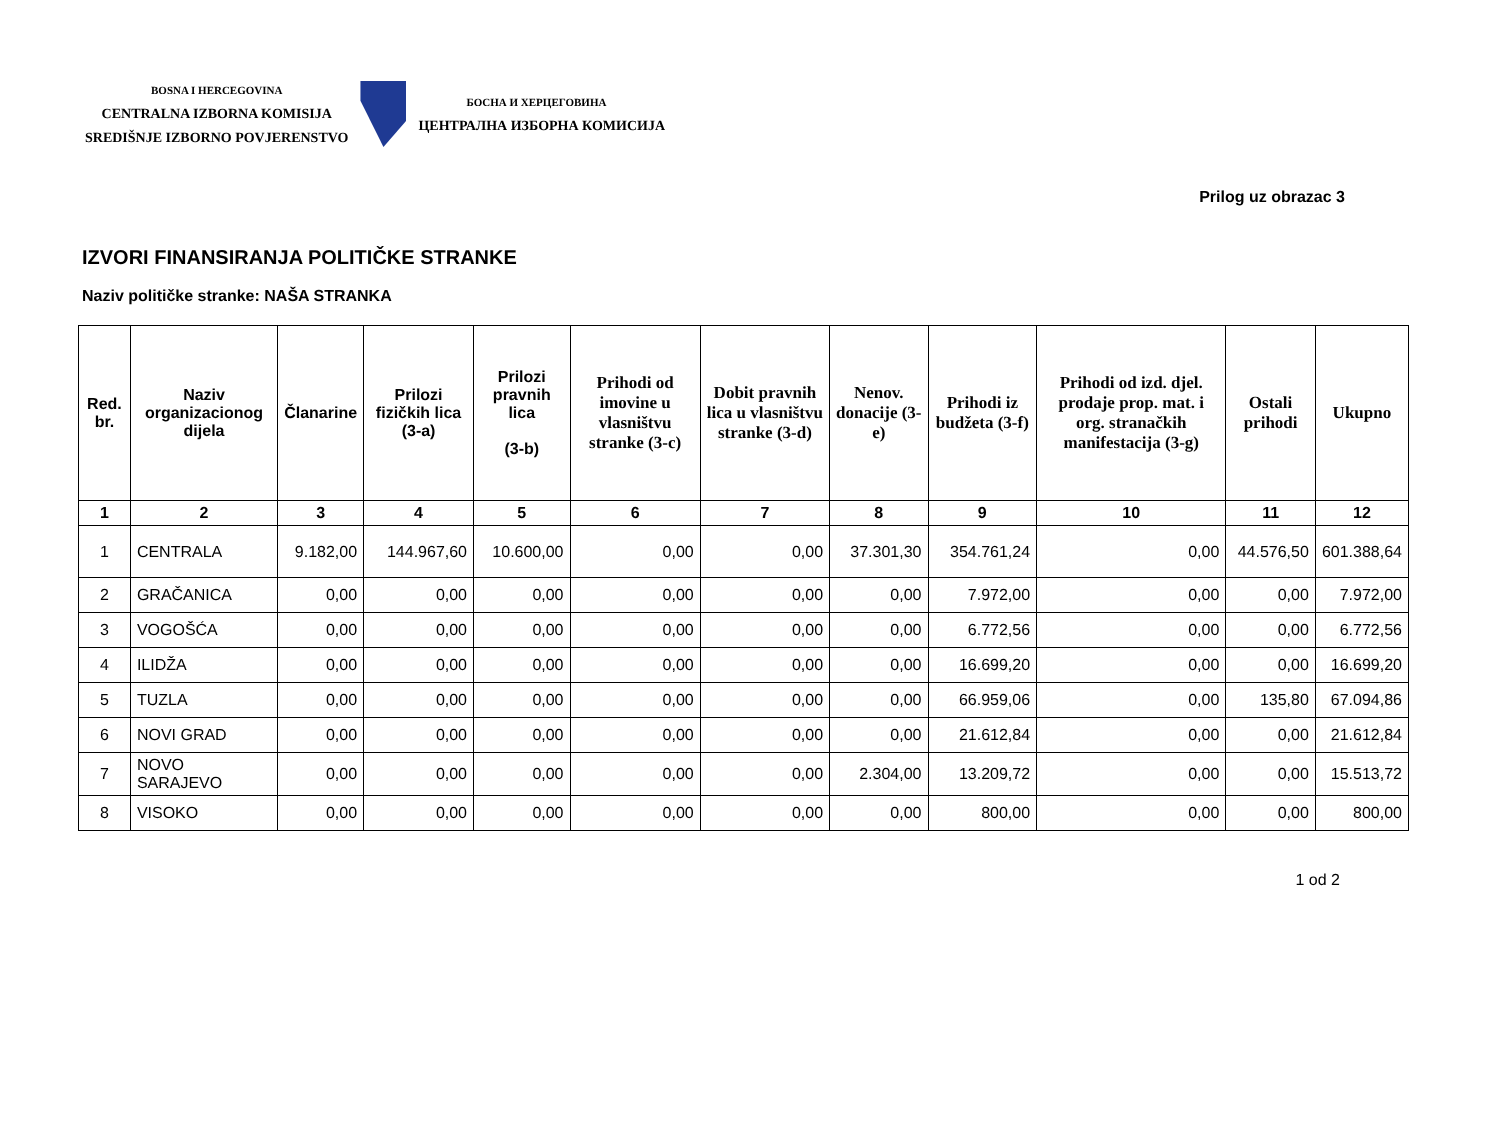BOSNA I HERCEGOVINA
CENTRALNA IZBORNA KOMISIJA
SREDIŠNJE IZBORNO POVJERENSTVO
БОСНА И ХЕРЦЕГОВИНА
ЦЕНТРАЛНА ИЗБОРНА КОМИСИЈА
Prilog uz obrazac 3
IZVORI FINANSIRANJA POLITIČKE STRANKE
Naziv političke stranke: NAŠA STRANKA
| Red. br. | Naziv organizacionog dijela | Članarine | Prilozi fizičkih lica (3-a) | Prilozi pravnih lica (3-b) | Prihodi od imovine u vlasništvu stranke (3-c) | Dobit pravnih lica u vlasništvu stranke (3-d) | Nenov. donacije (3-e) | Prihodi iz budžeta (3-f) | Prihodi od izd. djel. prodaje prop. mat. i org. stranačkih manifestacija (3-g) | Ostali prihodi | Ukupno |
| --- | --- | --- | --- | --- | --- | --- | --- | --- | --- | --- | --- |
| 1 | 2 | 3 | 4 | 5 | 6 | 7 | 8 | 9 | 10 | 11 | 12 |
| 1 | CENTRALA | 9.182,00 | 144.967,60 | 10.600,00 | 0,00 | 0,00 | 37.301,30 | 354.761,24 | 0,00 | 44.576,50 | 601.388,64 |
| 2 | GRAČANICA | 0,00 | 0,00 | 0,00 | 0,00 | 0,00 | 0,00 | 7.972,00 | 0,00 | 0,00 | 7.972,00 |
| 3 | VOGOŠĆA | 0,00 | 0,00 | 0,00 | 0,00 | 0,00 | 0,00 | 6.772,56 | 0,00 | 0,00 | 6.772,56 |
| 4 | ILIDŽA | 0,00 | 0,00 | 0,00 | 0,00 | 0,00 | 0,00 | 16.699,20 | 0,00 | 0,00 | 16.699,20 |
| 5 | TUZLA | 0,00 | 0,00 | 0,00 | 0,00 | 0,00 | 0,00 | 66.959,06 | 0,00 | 135,80 | 67.094,86 |
| 6 | NOVI GRAD | 0,00 | 0,00 | 0,00 | 0,00 | 0,00 | 0,00 | 21.612,84 | 0,00 | 0,00 | 21.612,84 |
| 7 | NOVO SARAJEVO | 0,00 | 0,00 | 0,00 | 0,00 | 0,00 | 2.304,00 | 13.209,72 | 0,00 | 0,00 | 15.513,72 |
| 8 | VISOKO | 0,00 | 0,00 | 0,00 | 0,00 | 0,00 | 0,00 | 800,00 | 0,00 | 0,00 | 800,00 |
1 od 2